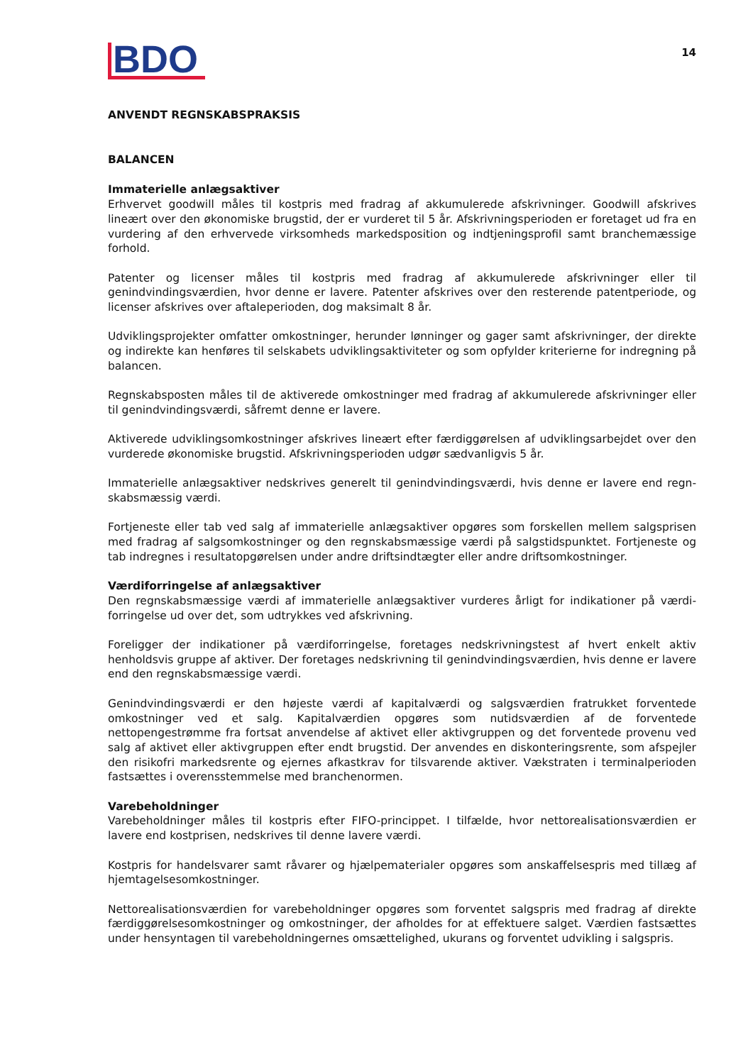BDO
14
ANVENDT REGNSKABSPRAKSIS
BALANCEN
Immaterielle anlægsaktiver
Erhvervet goodwill måles til kostpris med fradrag af akkumulerede afskrivninger. Goodwill afskrives lineært over den økonomiske brugstid, der er vurderet til 5 år. Afskrivningsperioden er foretaget ud fra en vurdering af den erhvervede virksomheds markedsposition og indtjeningsprofil samt branchemæssige forhold.
Patenter og licenser måles til kostpris med fradrag af akkumulerede afskrivninger eller til genindvindingsværdien, hvor denne er lavere. Patenter afskrives over den resterende patentperiode, og licenser afskrives over aftaleperioden, dog maksimalt 8 år.
Udviklingsprojekter omfatter omkostninger, herunder lønninger og gager samt afskrivninger, der direkte og indirekte kan henføres til selskabets udviklingsaktiviteter og som opfylder kriterierne for indregning på balancen.
Regnskabsposten måles til de aktiverede omkostninger med fradrag af akkumulerede afskrivninger eller til genindvindingsværdi, såfremt denne er lavere.
Aktiverede udviklingsomkostninger afskrives lineært efter færdiggørelsen af udviklingsarbejdet over den vurderede økonomiske brugstid. Afskrivningsperioden udgør sædvanligvis 5 år.
Immaterielle anlægsaktiver nedskrives generelt til genindvindingsværdi, hvis denne er lavere end regn-skabsmæssig værdi.
Fortjeneste eller tab ved salg af immaterielle anlægsaktiver opgøres som forskellen mellem salgsprisen med fradrag af salgsomkostninger og den regnskabsmæssige værdi på salgstidspunktet. Fortjeneste og tab indregnes i resultatopgørelsen under andre driftsindtægter eller andre driftsomkostninger.
Værdiforringelse af anlægsaktiver
Den regnskabsmæssige værdi af immaterielle anlægsaktiver vurderes årligt for indikationer på værdi-forringelse ud over det, som udtrykkes ved afskrivning.
Foreligger der indikationer på værdiforringelse, foretages nedskrivningstest af hvert enkelt aktiv henholdsvis gruppe af aktiver. Der foretages nedskrivning til genindvindingsværdien, hvis denne er lavere end den regnskabsmæssige værdi.
Genindvindingsværdi er den højeste værdi af kapitalværdi og salgsværdien fratrukket forventede omkostninger ved et salg. Kapitalværdien opgøres som nutidsværdien af de forventede nettopengestrømme fra fortsat anvendelse af aktivet eller aktivgruppen og det forventede provenu ved salg af aktivet eller aktivgruppen efter endt brugstid. Der anvendes en diskonteringsrente, som afspejler den risikofri markedsrente og ejernes afkastkrav for tilsvarende aktiver. Vækstraten i terminalperioden fastsættes i overensstemmelse med branchenormen.
Varebeholdninger
Varebeholdninger måles til kostpris efter FIFO-princippet. I tilfælde, hvor nettorealisationsværdien er lavere end kostprisen, nedskrives til denne lavere værdi.
Kostpris for handelsvarer samt råvarer og hjælpematerialer opgøres som anskaffelsespris med tillæg af hjemtagelsesomkostninger.
Nettorealisationsværdien for varebeholdninger opgøres som forventet salgspris med fradrag af direkte færdiggørelsesomkostninger og omkostninger, der afholdes for at effektuere salget. Værdien fastsættes under hensyntagen til varebeholdningernes omsættelighed, ukurans og forventet udvikling i salgspris.